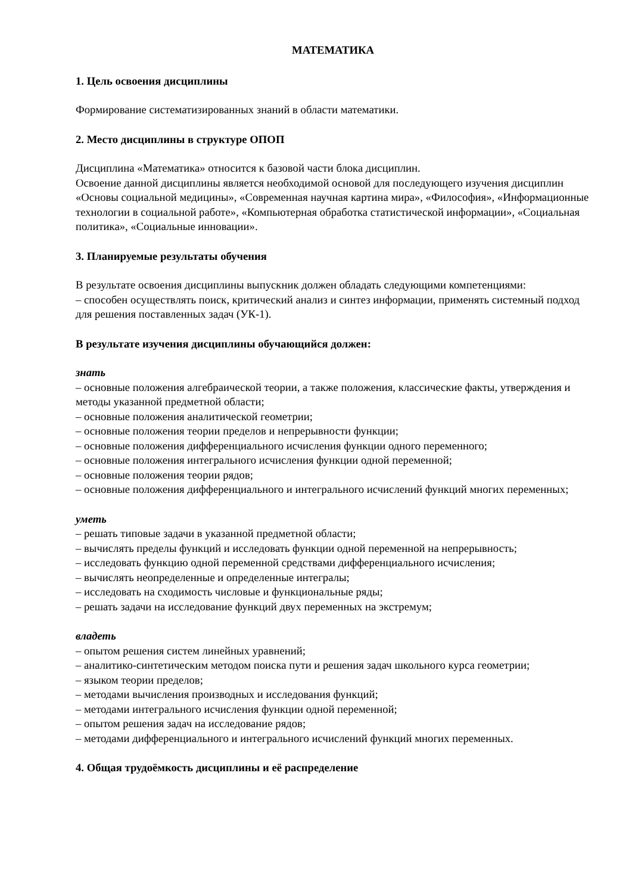МАТЕМАТИКА
1. Цель освоения дисциплины
Формирование систематизированных знаний в области математики.
2. Место дисциплины в структуре ОПОП
Дисциплина «Математика» относится к базовой части блока дисциплин.
Освоение данной дисциплины является необходимой основой для последующего изучения дисциплин «Основы социальной медицины», «Современная научная картина мира», «Философия», «Информационные технологии в социальной работе», «Компьютерная обработка статистической информации», «Социальная политика», «Социальные инновации».
3. Планируемые результаты обучения
В результате освоения дисциплины выпускник должен обладать следующими компетенциями:
– способен осуществлять поиск, критический анализ и синтез информации, применять системный подход для решения поставленных задач (УК-1).
В результате изучения дисциплины обучающийся должен:
знать
– основные положения алгебраической теории, а также положения, классические факты, утверждения и методы указанной предметной области;
– основные положения аналитической геометрии;
– основные положения теории пределов и непрерывности функции;
– основные положения дифференциального исчисления функции одного переменного;
– основные положения интегрального исчисления функции одной переменной;
– основные положения теории рядов;
– основные положения дифференциального и интегрального исчислений функций многих переменных;
уметь
– решать типовые задачи в указанной предметной области;
– вычислять пределы функций и исследовать функции одной переменной на непрерывность;
– исследовать функцию одной переменной средствами дифференциального исчисления;
– вычислять неопределенные и определенные интегралы;
– исследовать на сходимость числовые и функциональные ряды;
– решать задачи на исследование функций двух переменных на экстремум;
владеть
– опытом решения систем линейных уравнений;
– аналитико-синтетическим методом поиска пути и решения задач школьного курса геометрии;
– языком теории пределов;
– методами вычисления производных и исследования функций;
– методами интегрального исчисления функции одной переменной;
– опытом решения задач на исследование рядов;
– методами дифференциального и интегрального исчислений функций многих переменных.
4. Общая трудоёмкость дисциплины и её распределение